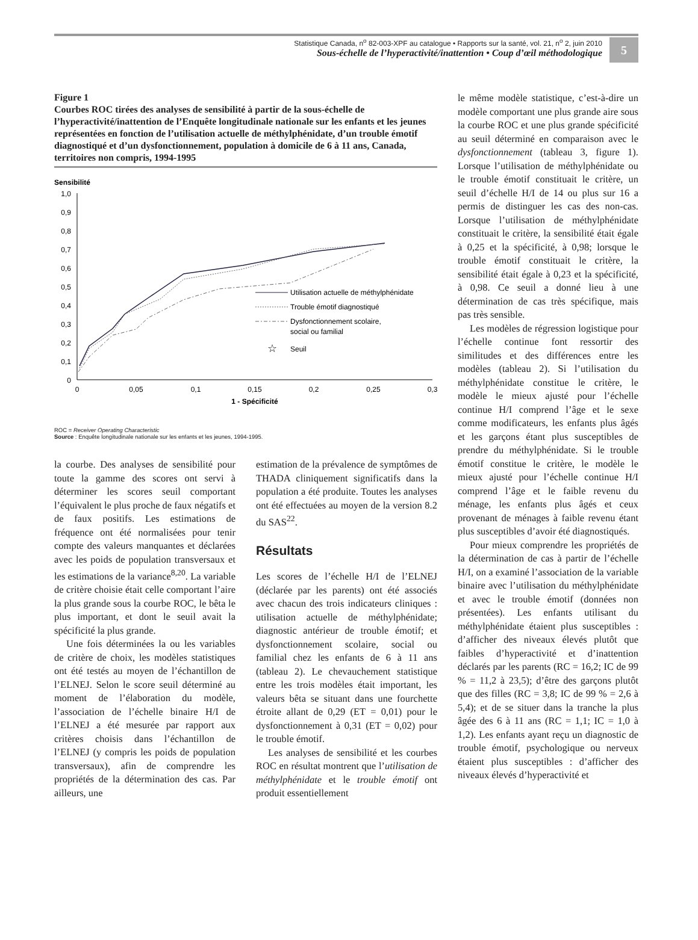Statistique Canada, n<sup>o</sup> 82-003-XPF au catalogue • Rapports sur la santé, vol. 21, n<sup>o</sup> 2, juin 2010
Sous-échelle de l’hyperactivité/inattention • Coup d’œil méthodologique
5
Figure 1
Courbes ROC tirées des analyses de sensibilité à partir de la sous-échelle de l’hyperactivité/inattention de l’Enquête longitudinale nationale sur les enfants et les jeunes représentées en fonction de l’utilisation actuelle de méthylphénidate, d’un trouble émotif diagnostiqué et d’un dysfonctionnement, population à domicile de 6 à 11 ans, Canada, territoires non compris, 1994-1995
Sensibilité
1,0
0,9
0,8
0,7
0,6
0,5
0,4
0,3
0,2
0,1
0
0
0,05
0,1
0,15
0,2
0,25
0,3
1 - Spécificité
Utilisation actuelle de méthylphénidate
Trouble émotif diagnostiqué
Dysfonctionnement scolaire,
social ou familial
☆
Seuil
ROC = Receiver Operating Characteristic
Source : Enquête longitudinale nationale sur les enfants et les jeunes, 1994-1995.
la courbe. Des analyses de sensibilité pour toute la gamme des scores ont servi à déterminer les scores seuil comportant l’équivalent le plus proche de faux négatifs et de faux positifs. Les estimations de fréquence ont été normalisées pour tenir compte des valeurs manquantes et déclarées avec les poids de population transversaux et les estimations de la variance<sup>8,20</sup>. La variable de critère choisie était celle comportant l’aire la plus grande sous la courbe ROC, le bêta le plus important, et dont le seuil avait la spécificité la plus grande.
Une fois déterminées la ou les variables de critère de choix, les modèles statistiques ont été testés au moyen de l’échantillon de l’ELNEJ. Selon le score seuil déterminé au moment de l’élaboration du modèle, l’association de l’échelle binaire H/I de l’ELNEJ a été mesurée par rapport aux critères choisis dans l’échantillon de l’ELNEJ (y compris les poids de population transversaux), afin de comprendre les propriétés de la détermination des cas. Par ailleurs, une
estimation de la prévalence de symptômes de THADA cliniquement significatifs dans la population a été produite. Toutes les analyses ont été effectuées au moyen de la version 8.2 du SAS<sup>22</sup>.
Résultats
Les scores de l’échelle H/I de l’ELNEJ (déclarée par les parents) ont été associés avec chacun des trois indicateurs cliniques : utilisation actuelle de méthylphénidate; diagnostic antérieur de trouble émotif; et dysfonctionnement scolaire, social ou familial chez les enfants de 6 à 11 ans (tableau 2). Le chevauchement statistique entre les trois modèles était important, les valeurs bêta se situant dans une fourchette étroite allant de 0,29 (ET = 0,01) pour le dysfonctionnement à 0,31 (ET = 0,02) pour le trouble émotif.
Les analyses de sensibilité et les courbes ROC en résultat montrent que l’utilisation de méthylphénidate et le trouble émotif ont produit essentiellement
le même modèle statistique, c’est-à-dire un modèle comportant une plus grande aire sous la courbe ROC et une plus grande spécificité au seuil déterminé en comparaison avec le dysfonctionnement (tableau 3, figure 1). Lorsque l’utilisation de méthylphénidate ou le trouble émotif constituait le critère, un seuil d’échelle H/I de 14 ou plus sur 16 a permis de distinguer les cas des non-cas. Lorsque l’utilisation de méthylphénidate constituait le critère, la sensibilité était égale à 0,25 et la spécificité, à 0,98; lorsque le trouble émotif constituait le critère, la sensibilité était égale à 0,23 et la spécificité, à 0,98. Ce seuil a donné lieu à une détermination de cas très spécifique, mais pas très sensible.
Les modèles de régression logistique pour l’échelle continue font ressortir des similitudes et des différences entre les modèles (tableau 2). Si l’utilisation du méthylphénidate constitue le critère, le modèle le mieux ajusté pour l’échelle continue H/I comprend l’âge et le sexe comme modificateurs, les enfants plus âgés et les garçons étant plus susceptibles de prendre du méthylphénidate. Si le trouble émotif constitue le critère, le modèle le mieux ajusté pour l’échelle continue H/I comprend l’âge et le faible revenu du ménage, les enfants plus âgés et ceux provenant de ménages à faible revenu étant plus susceptibles d’avoir été diagnostiqués.
Pour mieux comprendre les propriétés de la détermination de cas à partir de l’échelle H/I, on a examiné l’association de la variable binaire avec l’utilisation du méthylphénidate et avec le trouble émotif (données non présentées). Les enfants utilisant du méthylphénidate étaient plus susceptibles : d’afficher des niveaux élevés plutôt que faibles d’hyperactivité et d’inattention déclarés par les parents (RC = 16,2; IC de 99 % = 11,2 à 23,5); d’être des garçons plutôt que des filles (RC = 3,8; IC de 99 % = 2,6 à 5,4); et de se situer dans la tranche la plus âgée des 6 à 11 ans (RC = 1,1; IC = 1,0 à 1,2). Les enfants ayant reçu un diagnostic de trouble émotif, psychologique ou nerveux étaient plus susceptibles : d’afficher des niveaux élevés d’hyperactivité et